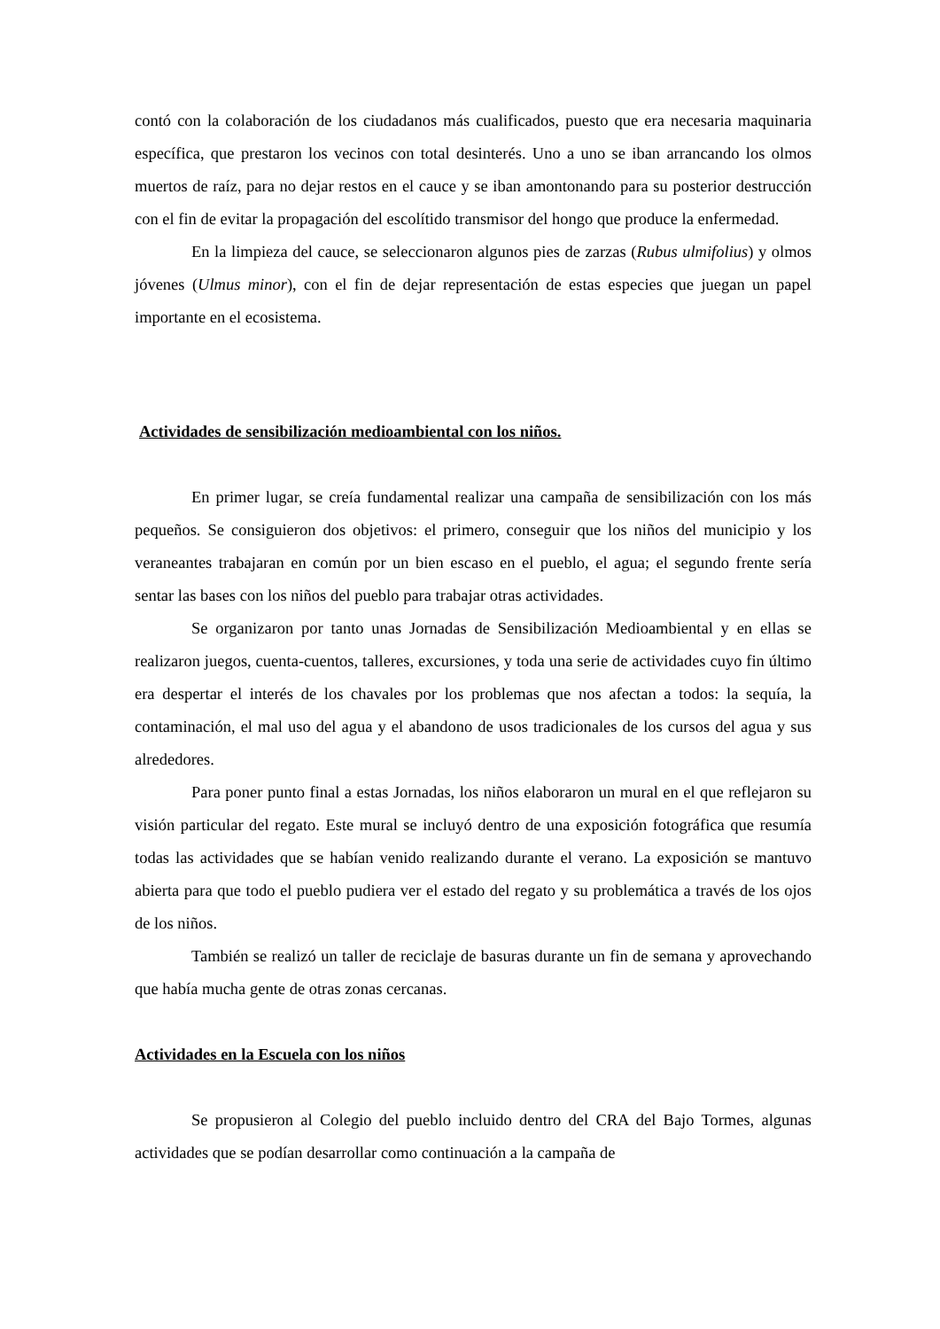contó con la colaboración de los ciudadanos más cualificados, puesto que era necesaria maquinaria específica, que prestaron los vecinos con total desinterés. Uno a uno se iban arrancando los olmos muertos de raíz, para no dejar restos en el cauce y se iban amontonando para su posterior destrucción con el fin de evitar la propagación del escolítido transmisor del hongo que produce la enfermedad.
En la limpieza del cauce, se seleccionaron algunos pies de zarzas (Rubus ulmifolius) y olmos jóvenes (Ulmus minor), con el fin de dejar representación de estas especies que juegan un papel importante en el ecosistema.
Actividades de sensibilización medioambiental con los niños.
En primer lugar, se creía fundamental realizar una campaña de sensibilización con los más pequeños. Se consiguieron dos objetivos: el primero, conseguir que los niños del municipio y los veraneantes trabajaran en común por un bien escaso en el pueblo, el agua; el segundo frente sería sentar las bases con los niños del pueblo para trabajar otras actividades.
Se organizaron por tanto unas Jornadas de Sensibilización Medioambiental y en ellas se realizaron juegos, cuenta-cuentos, talleres, excursiones, y toda una serie de actividades cuyo fin último era despertar el interés de los chavales por los problemas que nos afectan a todos: la sequía, la contaminación, el mal uso del agua y el abandono de usos tradicionales de los cursos del agua y sus alrededores.
Para poner punto final a estas Jornadas, los niños elaboraron un mural en el que reflejaron su visión particular del regato. Este mural se incluyó dentro de una exposición fotográfica que resumía todas las actividades que se habían venido realizando durante el verano. La exposición se mantuvo abierta para que todo el pueblo pudiera ver el estado del regato y su problemática a través de los ojos de los niños.
También se realizó un taller de reciclaje de basuras durante un fin de semana y aprovechando que había mucha gente de otras zonas cercanas.
Actividades en la Escuela con los niños
Se propusieron al Colegio del pueblo incluido dentro del CRA del Bajo Tormes, algunas actividades que se podían desarrollar como continuación a la campaña de